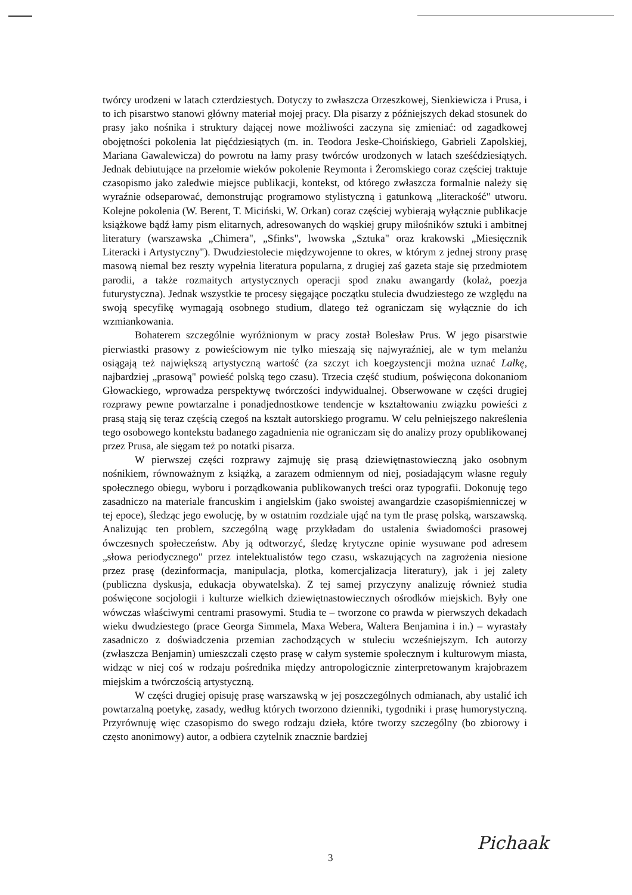twórcy urodzeni w latach czterdziestych. Dotyczy to zwłaszcza Orzeszkowej, Sienkiewicza i Prusa, i to ich pisarstwo stanowi główny materiał mojej pracy. Dla pisarzy z późniejszych dekad stosunek do prasy jako nośnika i struktury dającej nowe możliwości zaczyna się zmieniać: od zagadkowej obojętności pokolenia lat pięćdziesiątych (m. in. Teodora Jeske-Choińskiego, Gabrieli Zapolskiej, Mariana Gawalewicza) do powrotu na łamy prasy twórców urodzonych w latach sześćdziesiątych. Jednak debiutujące na przełomie wieków pokolenie Reymonta i Żeromskiego coraz częściej traktuje czasopismo jako zaledwie miejsce publikacji, kontekst, od którego zwłaszcza formalnie należy się wyraźnie odseparować, demonstrując programowo stylistyczną i gatunkową „literackość" utworu. Kolejne pokolenia (W. Berent, T. Miciński, W. Orkan) coraz częściej wybierają wyłącznie publikacje książkowe bądź łamy pism elitarnych, adresowanych do wąskiej grupy miłośników sztuki i ambitnej literatury (warszawska „Chimera", „Sfinks", lwowska „Sztuka" oraz krakowski „Miesięcznik Literacki i Artystyczny"). Dwudziestolecie międzywojenne to okres, w którym z jednej strony prasę masową niemal bez reszty wypełnia literatura popularna, z drugiej zaś gazeta staje się przedmiotem parodii, a także rozmaitych artystycznych operacji spod znaku awangardy (kolaż, poezja futurystyczna). Jednak wszystkie te procesy sięgające początku stulecia dwudziestego ze względu na swoją specyfikę wymagają osobnego studium, dlatego też ograniczam się wyłącznie do ich wzmiankowania.
Bohaterem szczególnie wyróżnionym w pracy został Bolesław Prus. W jego pisarstwie pierwiastki prasowy z powieściowym nie tylko mieszają się najwyraźniej, ale w tym melanżu osiągają też największą artystyczną wartość (za szczyt ich koegzystencji można uznać Lalkę, najbardziej „prasową" powieść polską tego czasu). Trzecia część studium, poświęcona dokonaniom Głowackiego, wprowadza perspektywę twórczości indywidualnej. Obserwowane w części drugiej rozprawy pewne powtarzalne i ponadjednostkowe tendencje w kształtowaniu związku powieści z prasą stają się teraz częścią czegoś na kształt autorskiego programu. W celu pełniejszego nakreślenia tego osobowego kontekstu badanego zagadnienia nie ograniczam się do analizy prozy opublikowanej przez Prusa, ale sięgam też po notatki pisarza.
W pierwszej części rozprawy zajmuję się prasą dziewiętnastowieczną jako osobnym nośnikiem, równoważnym z książką, a zarazem odmiennym od niej, posiadającym własne reguły społecznego obiegu, wyboru i porządkowania publikowanych treści oraz typografii. Dokonuję tego zasadniczo na materiale francuskim i angielskim (jako swoistej awangardzie czasopiśmienniczej w tej epoce), śledząc jego ewolucję, by w ostatnim rozdziale ująć na tym tle prasę polską, warszawską. Analizując ten problem, szczególną wagę przykładam do ustalenia świadomości prasowej ówczesnych społeczeństw. Aby ją odtworzyć, śledzę krytyczne opinie wysuwane pod adresem „słowa periodycznego" przez intelektualistów tego czasu, wskazujących na zagrożenia niesione przez prasę (dezinformacja, manipulacja, plotka, komercjalizacja literatury), jak i jej zalety (publiczna dyskusja, edukacja obywatelska). Z tej samej przyczyny analizuję również studia poświęcone socjologii i kulturze wielkich dziewiętnastowiecznych ośrodków miejskich. Były one wówczas właściwymi centrami prasowymi. Studia te – tworzone co prawda w pierwszych dekadach wieku dwudziestego (prace Georga Simmela, Maxa Webera, Waltera Benjamina i in.) – wyrastały zasadniczo z doświadczenia przemian zachodzących w stuleciu wcześniejszym. Ich autorzy (zwłaszcza Benjamin) umieszczali często prasę w całym systemie społecznym i kulturowym miasta, widząc w niej coś w rodzaju pośrednika między antropologicznie zinterpretowanym krajobrazem miejskim a twórczością artystyczną.
W części drugiej opisuję prasę warszawską w jej poszczególnych odmianach, aby ustalić ich powtarzalną poetykę, zasady, według których tworzono dzienniki, tygodniki i prasę humorystyczną. Przyrównuję więc czasopismo do swego rodzaju dzieła, które tworzy szczególny (bo zbiorowy i często anonimowy) autor, a odbiera czytelnik znacznie bardziej
Pichaak
3